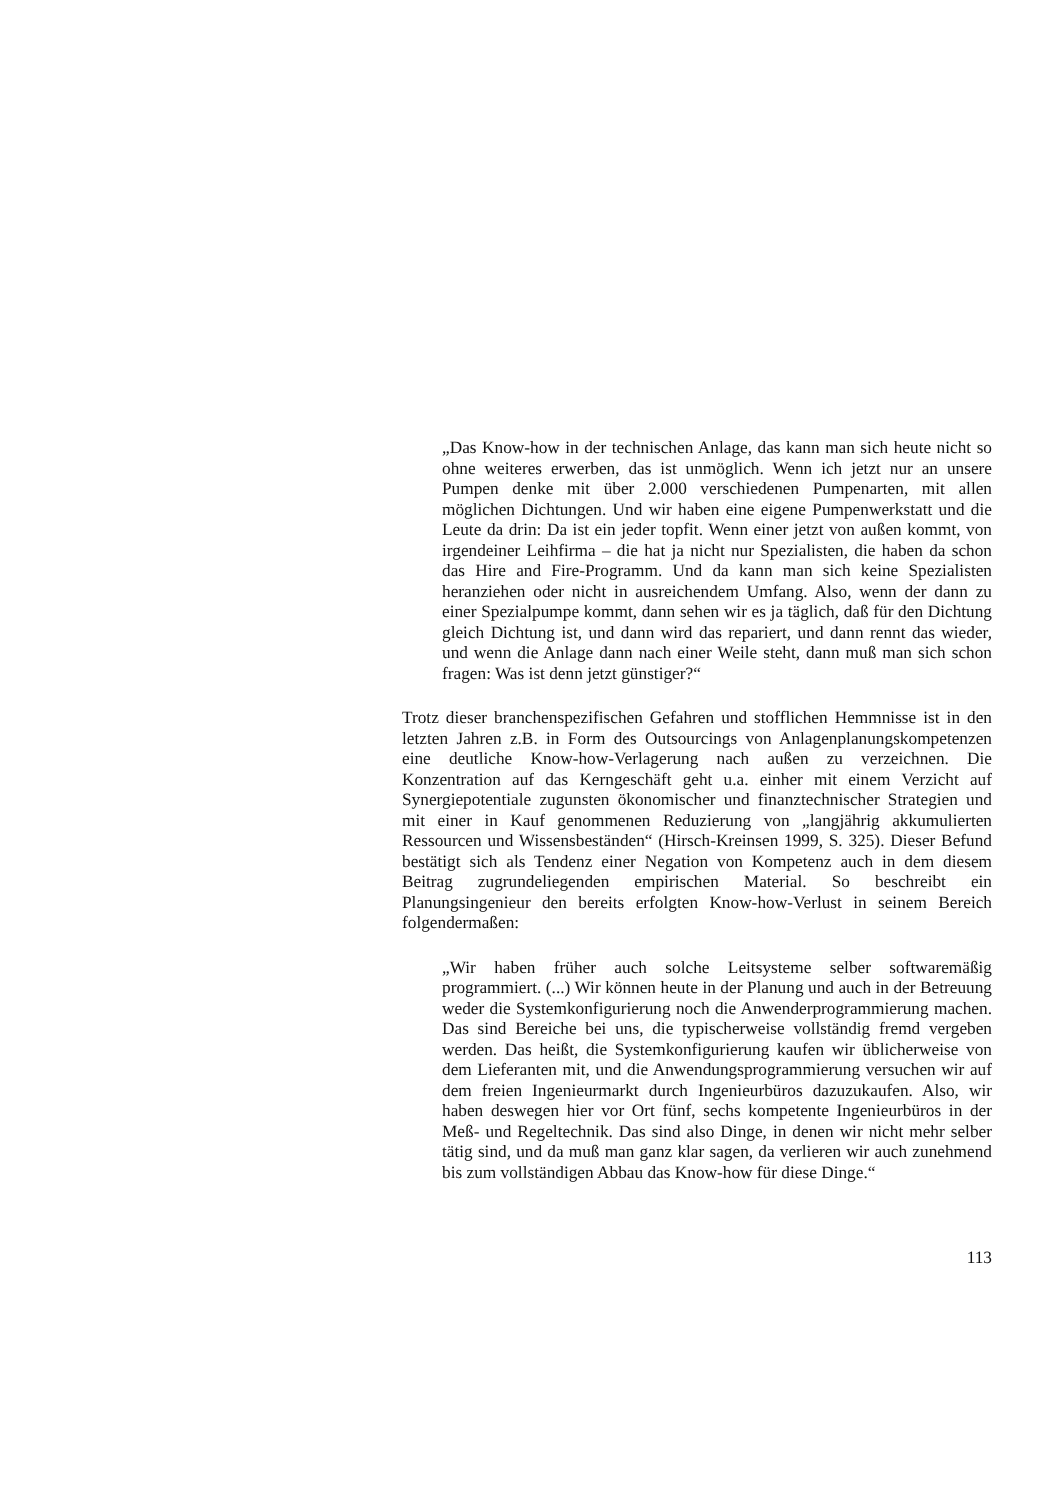„Das Know-how in der technischen Anlage, das kann man sich heute nicht so ohne weiteres erwerben, das ist unmöglich. Wenn ich jetzt nur an unsere Pumpen denke mit über 2.000 verschiedenen Pumpenarten, mit allen möglichen Dichtungen. Und wir haben eine eigene Pumpenwerkstatt und die Leute da drin: Da ist ein jeder topfit. Wenn einer jetzt von außen kommt, von irgendeiner Leihfirma – die hat ja nicht nur Spezialisten, die haben da schon das Hire and Fire-Programm. Und da kann man sich keine Spezialisten heranziehen oder nicht in ausreichendem Umfang. Also, wenn der dann zu einer Spezialpumpe kommt, dann sehen wir es ja täglich, daß für den Dichtung gleich Dichtung ist, und dann wird das repariert, und dann rennt das wieder, und wenn die Anlage dann nach einer Weile steht, dann muß man sich schon fragen: Was ist denn jetzt günstiger?“
Trotz dieser branchenspezifischen Gefahren und stofflichen Hemmnisse ist in den letzten Jahren z.B. in Form des Outsourcings von Anlagenplanungskompetenzen eine deutliche Know-how-Verlagerung nach außen zu verzeichnen. Die Konzentration auf das Kerngeschäft geht u.a. einher mit einem Verzicht auf Synergiepotentiale zugunsten ökonomischer und finanztechnischer Strategien und mit einer in Kauf genommenen Reduzierung von „langjährig akkumulierten Ressourcen und Wissensbeständen“ (Hirsch-Kreinsen 1999, S. 325). Dieser Befund bestätigt sich als Tendenz einer Negation von Kompetenz auch in dem diesem Beitrag zugrundeliegenden empirischen Material. So beschreibt ein Planungsingenieur den bereits erfolgten Know-how-Verlust in seinem Bereich folgendermaßen:
„Wir haben früher auch solche Leitsysteme selber softwaremäßig programmiert. (...) Wir können heute in der Planung und auch in der Betreuung weder die Systemkonfigurierung noch die Anwenderprogrammierung machen. Das sind Bereiche bei uns, die typischerweise vollständig fremd vergeben werden. Das heißt, die Systemkonfigurierung kaufen wir üblicherweise von dem Lieferanten mit, und die Anwendungsprogrammierung versuchen wir auf dem freien Ingenieurmarkt durch Ingenieurbüros dazuzukaufen. Also, wir haben deswegen hier vor Ort fünf, sechs kompetente Ingenieurbüros in der Meß- und Regeltechnik. Das sind also Dinge, in denen wir nicht mehr selber tätig sind, und da muß man ganz klar sagen, da verlieren wir auch zunehmend bis zum vollständigen Abbau das Know-how für diese Dinge.“
113